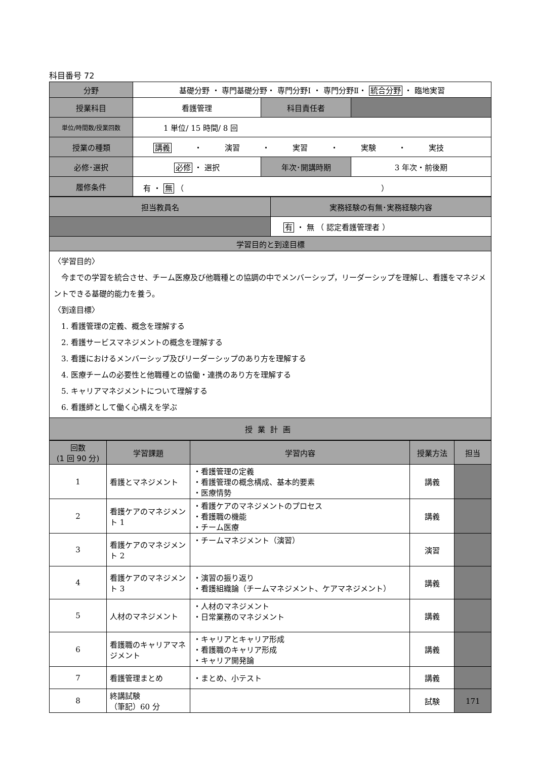科目番号 72
| 分野 | 基礎分野 ・ 専門基礎分野・ 専門分野Ⅰ ・ 専門分野Ⅱ・ 統合分野 ・ 臨地実習 | | |
| 授業科目 | 看護管理 | 科目責任者 | |
| 単位/時間数/授業回数 | 1 単位/ 15 時間/ 8 回 | | |
| 授業の種類 | 講義 ・ 演習 ・ 実習 ・ 実験 ・ 実技 | | |
| 必修･選択 | 必修 ・ 選択 | 年次･開講時期 | 3 年次・前後期 |
| 履修条件 | 有 ・ 無 （ ） | | |
| 担当教員名 | 実務経験の有無･実務経験内容 |
| | 有 ・ 無 （ 認定看護管理者 ） |
| 学習目的と到達目標 | |
| 〈学習目的〉 今までの学習を統合させ、チーム医療及び他職種との協調の中でメンバーシップ，リーダーシップを理解し、看護をマネジメントできる基礎的能力を養う。 〈到達目標〉 1. 看護管理の定義、概念を理解する 2. 看護サービスマネジメントの概念を理解する 3. 看護におけるメンバーシップ及びリーダーシップのあり方を理解する 4. 医療チームの必要性と他職種との協働・連携のあり方を理解する 5. キャリアマネジメントについて理解する 6. 看護師として働く心構えを学ぶ | |
| 授業計画 | |
| 回数 (1 回 90 分) | 学習課題 | 学習内容 | 授業方法 | 担当 |
| --- | --- | --- | --- | --- |
| 1 | 看護とマネジメント | ・看護管理の定義 ・看護管理の概念構成、基本的要素 ・医療情勢 | 講義 | |
| 2 | 看護ケアのマネジメント 1 | ・看護ケアのマネジメントのプロセス ・看護職の機能 ・チーム医療 | 講義 | |
| 3 | 看護ケアのマネジメント 2 | ・チームマネジメント（演習） | 演習 | |
| 4 | 看護ケアのマネジメント 3 | ・演習の振り返り ・看護組織論（チームマネジメント、ケアマネジメント） | 講義 | |
| 5 | 人材のマネジメント | ・人材のマネジメント ・日常業務のマネジメント | 講義 | |
| 6 | 看護職のキャリアマネジメント | ・キャリアとキャリア形成 ・看護職のキャリア形成 ・キャリア開発論 | 講義 | |
| 7 | 看護管理まとめ | ・まとめ、小テスト | 講義 | |
| 8 | 終講試験 （筆記）60 分 | | 試験 | |
171